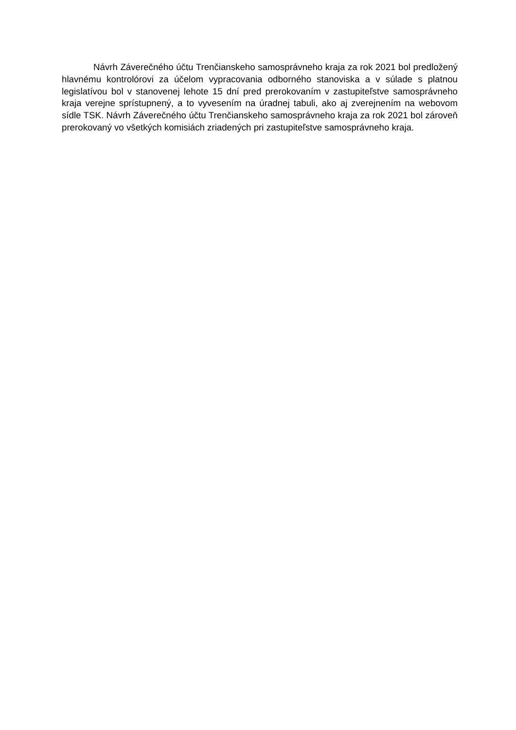Návrh Záverečného účtu Trenčianskeho samosprávneho kraja za rok 2021 bol predložený hlavnému kontrolórovi za účelom vypracovania odborného stanoviska a v súlade s platnou legislatívou bol v stanovenej lehote 15 dní pred prerokovaním v zastupiteľstve samosprávneho kraja verejne sprístupnený, a to vyvesením na úradnej tabuli, ako aj zverejnením na webovom sídle TSK. Návrh Záverečného účtu Trenčianskeho samosprávneho kraja za rok 2021 bol zároveň prerokovaný vo všetkých komisiách zriadených pri zastupiteľstve samosprávneho kraja.